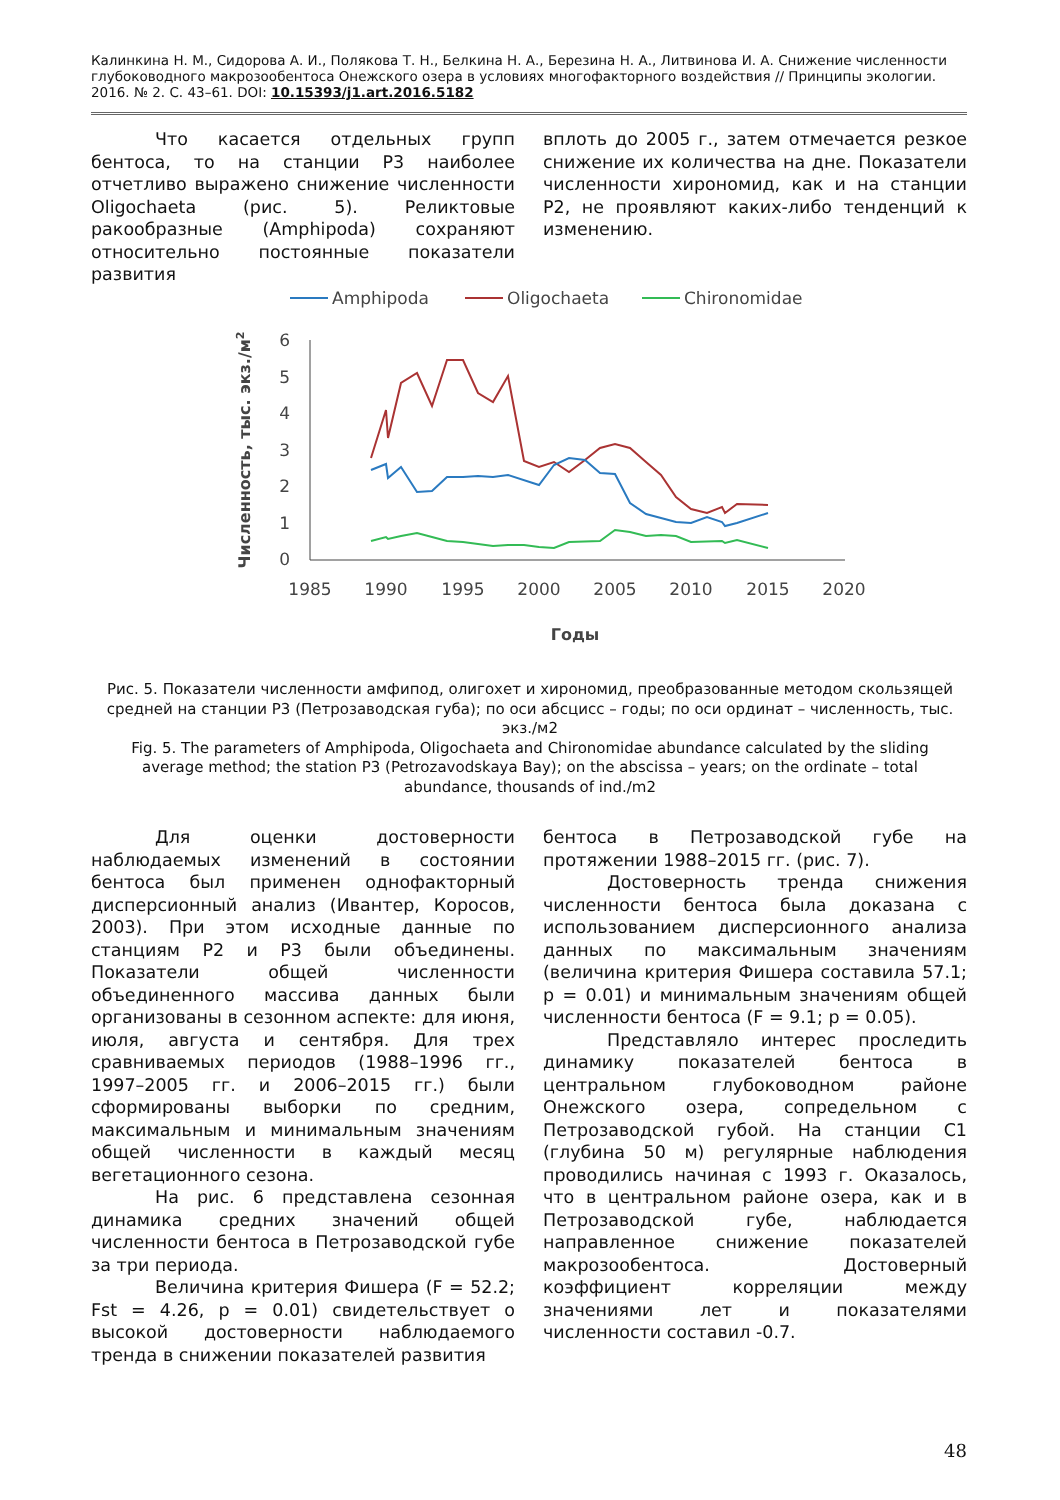Калинкина Н. М., Сидорова А. И., Полякова Т. Н., Белкина Н. А., Березина Н. А., Литвинова И. А. Снижение численности глубоководного макрозообентоса Онежского озера в условиях многофакторного воздействия // Принципы экологии. 2016. № 2. С. 43–61. DOI: 10.15393/j1.art.2016.5182
Что касается отдельных групп бентоса, то на станции Р3 наиболее отчетливо выражено снижение численности Oligochaeta (рис. 5). Реликтовые ракообразные (Amphipoda) сохраняют относительно постоянные показатели развития
вплоть до 2005 г., затем отмечается резкое снижение их количества на дне. Показатели численности хирономид, как и на станции Р2, не проявляют каких-либо тенденций к изменению.
Amphipoda
Oligochaeta
Chironomidae
6
5
4
3
2
1
0
1985
1990
1995
2000
2005
2010
2015
2020
Годы
Численность, тыс. экз./м2
Рис. 5. Показатели численности амфипод, олигохет и хирономид, преобразованные методом скользящей средней на станции Р3 (Петрозаводская губа); по оси абсцисс – годы; по оси ординат – численность, тыс. экз./м2
Fig. 5. The parameters of Amphipoda, Oligochaeta and Chironomidae abundance calculated by the sliding average method; the station P3 (Petrozavodskaya Bay); on the abscissa – years; on the ordinate – total abundance, thousands of ind./m2
Для оценки достоверности наблюдаемых изменений в состоянии бентоса был применен однофакторный дисперсионный анализ (Ивантер, Коросов, 2003). При этом исходные данные по станциям Р2 и Р3 были объединены. Показатели общей численности объединенного массива данных были организованы в сезонном аспекте: для июня, июля, августа и сентября. Для трех сравниваемых периодов (1988–1996 гг., 1997–2005 гг. и 2006–2015 гг.) были сформированы выборки по средним, максимальным и минимальным значениям общей численности в каждый месяц вегетационного сезона.
На рис. 6 представлена сезонная динамика средних значений общей численности бентоса в Петрозаводской губе за три периода.
Величина критерия Фишера (F = 52.2; Fst = 4.26, p = 0.01) свидетельствует о высокой достоверности наблюдаемого тренда в снижении показателей развития
бентоса в Петрозаводской губе на протяжении 1988–2015 гг. (рис. 7).
Достоверность тренда снижения численности бентоса была доказана с использованием дисперсионного анализа данных по максимальным значениям (величина критерия Фишера составила 57.1; p = 0.01) и минимальным значениям общей численности бентоса (F = 9.1; p = 0.05).
Представляло интерес проследить динамику показателей бентоса в центральном глубоководном районе Онежского озера, сопредельном с Петрозаводской губой. На станции С1 (глубина 50 м) регулярные наблюдения проводились начиная с 1993 г. Оказалось, что в центральном районе озера, как и в Петрозаводской губе, наблюдается направленное снижение показателей макрозообентоса. Достоверный коэффициент корреляции между значениями лет и показателями численности составил -0.7.
48